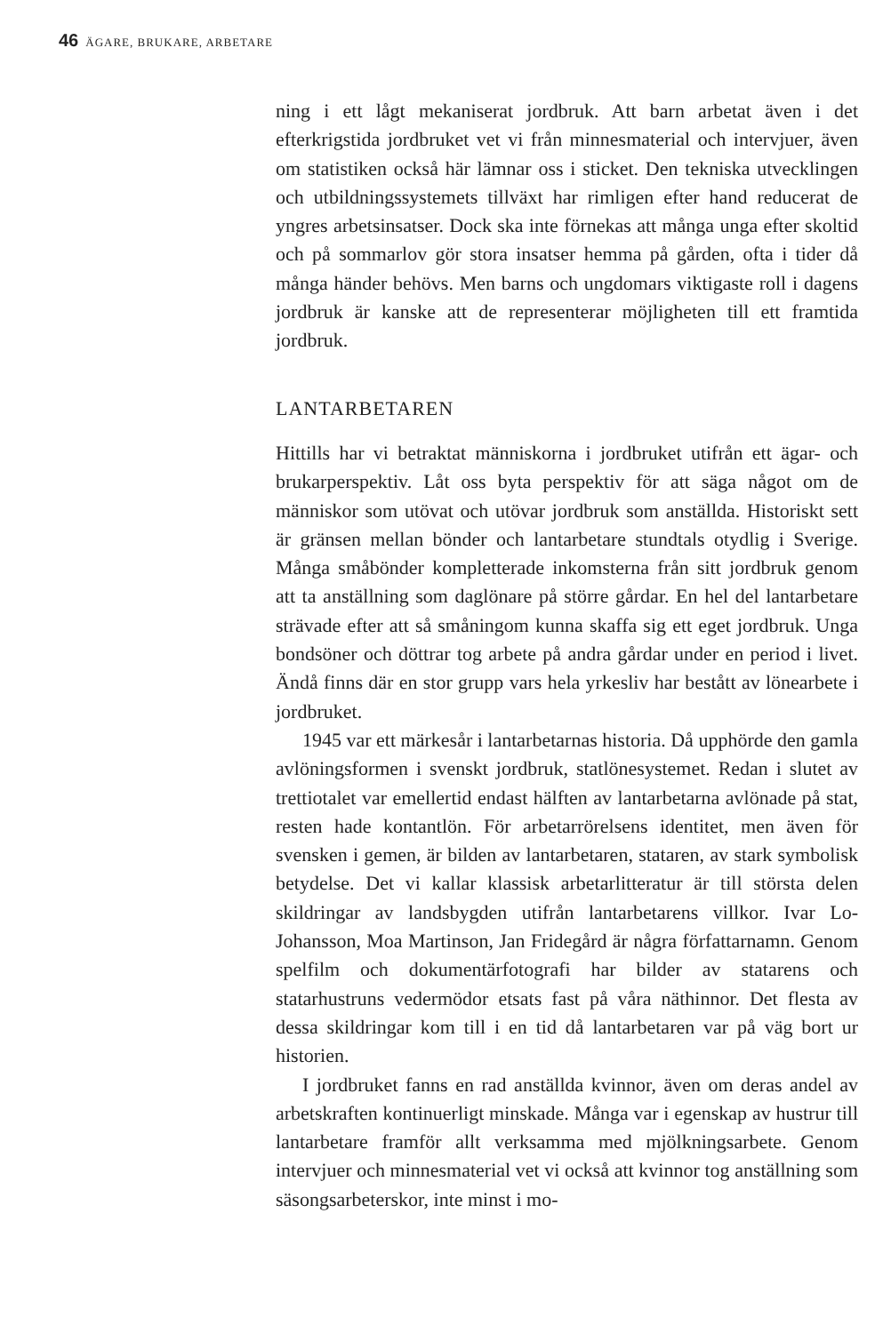46 ÄGARE, BRUKARE, ARBETARE
ning i ett lågt mekaniserat jordbruk. Att barn arbetat även i det efterkrigstida jordbruket vet vi från minnesmaterial och intervjuer, även om statistiken också här lämnar oss i sticket. Den tekniska utvecklingen och utbildningssystemets tillväxt har rimligen efter hand reducerat de yngres arbetsinsatser. Dock ska inte förnekas att många unga efter skoltid och på sommarlov gör stora insatser hemma på gården, ofta i tider då många händer behövs. Men barns och ungdomars viktigaste roll i dagens jordbruk är kanske att de representerar möjligheten till ett framtida jordbruk.
LANTARBETAREN
Hittills har vi betraktat människorna i jordbruket utifrån ett ägar- och brukarperspektiv. Låt oss byta perspektiv för att säga något om de människor som utövat och utövar jordbruk som anställda. Historiskt sett är gränsen mellan bönder och lantarbetare stundtals otydlig i Sverige. Många småbönder kompletterade inkomsterna från sitt jordbruk genom att ta anställning som daglönare på större gårdar. En hel del lantarbetare strävade efter att så småningom kunna skaffa sig ett eget jordbruk. Unga bondsöner och döttrar tog arbete på andra gårdar under en period i livet. Ändå finns där en stor grupp vars hela yrkesliv har bestått av lönearbete i jordbruket.
1945 var ett märkesår i lantarbetarnas historia. Då upphörde den gamla avlöningsformen i svenskt jordbruk, statlönesystemet. Redan i slutet av trettiotalet var emellertid endast hälften av lantarbetarna avlönade på stat, resten hade kontantlön. För arbetarrörelsens identitet, men även för svensken i gemen, är bilden av lantarbetaren, stataren, av stark symbolisk betydelse. Det vi kallar klassisk arbetarlitteratur är till största delen skildringar av landsbygden utifrån lantarbetarens villkor. Ivar Lo-Johansson, Moa Martinson, Jan Fridegård är några författarnamn. Genom spelfilm och dokumentärfotografi har bilder av statarens och statarhustruns vedermödor etsats fast på våra näthinnor. Det flesta av dessa skildringar kom till i en tid då lantarbetaren var på väg bort ur historien.
I jordbruket fanns en rad anställda kvinnor, även om deras andel av arbetskraften kontinuerligt minskade. Många var i egenskap av hustrur till lantarbetare framför allt verksamma med mjölkningsarbete. Genom intervjuer och minnesmaterial vet vi också att kvinnor tog anställning som säsongsarbeterskor, inte minst i mo-